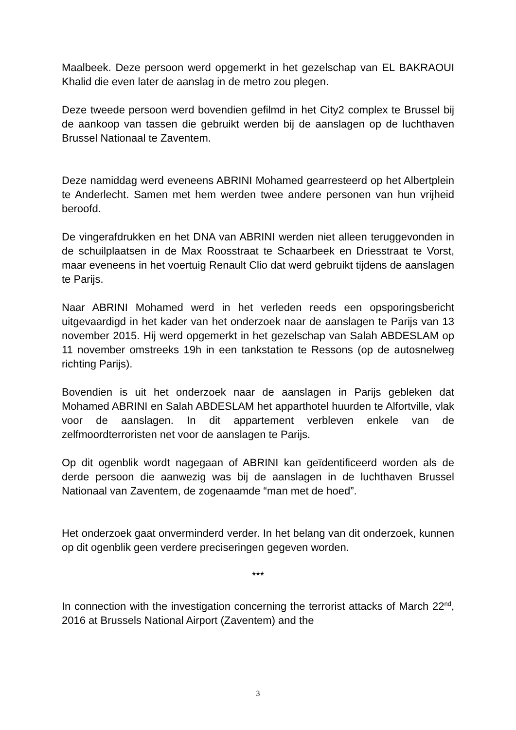Maalbeek. Deze persoon werd opgemerkt in het gezelschap van EL BAKRAOUI Khalid die even later de aanslag in de metro zou plegen.
Deze tweede persoon werd bovendien gefilmd in het City2 complex te Brussel bij de aankoop van tassen die gebruikt werden bij de aanslagen op de luchthaven Brussel Nationaal te Zaventem.
Deze namiddag werd eveneens ABRINI Mohamed gearresteerd op het Albertplein te Anderlecht. Samen met hem werden twee andere personen van hun vrijheid beroofd.
De vingerafdrukken en het DNA van ABRINI werden niet alleen teruggevonden in de schuilplaatsen in de Max Roosstraat te Schaarbeek en Driesstraat te Vorst, maar eveneens in het voertuig Renault Clio dat werd gebruikt tijdens de aanslagen te Parijs.
Naar ABRINI Mohamed werd in het verleden reeds een opsporingsbericht uitgevaardigd in het kader van het onderzoek naar de aanslagen te Parijs van 13 november 2015. Hij werd opgemerkt in het gezelschap van Salah ABDESLAM op 11 november omstreeks 19h in een tankstation te Ressons (op de autosnelweg richting Parijs).
Bovendien is uit het onderzoek naar de aanslagen in Parijs gebleken dat Mohamed ABRINI en Salah ABDESLAM het apparthotel huurden te Alfortville, vlak voor de aanslagen. In dit appartement verbleven enkele van de zelfmoordterroristen net voor de aanslagen te Parijs.
Op dit ogenblik wordt nagegaan of ABRINI kan geïdentificeerd worden als de derde persoon die aanwezig was bij de aanslagen in de luchthaven Brussel Nationaal van Zaventem, de zogenaamde “man met de hoed”.
Het onderzoek gaat onverminderd verder. In het belang van dit onderzoek, kunnen op dit ogenblik geen verdere preciseringen gegeven worden.
***
In connection with the investigation concerning the terrorist attacks of March 22<sup>nd</sup>, 2016 at Brussels National Airport (Zaventem) and the
3